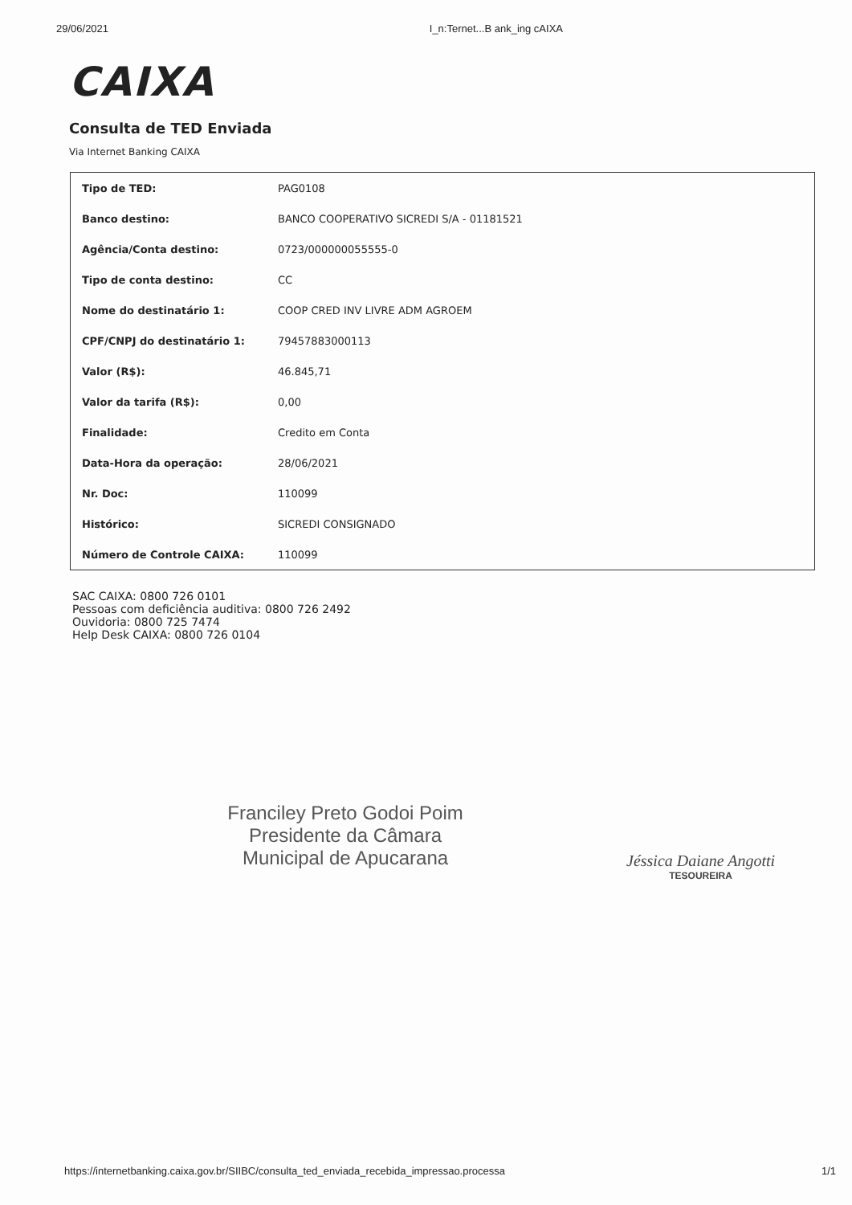29/06/2021 I_n:Ternet...B ank_ing cAIXA
CAIXA
Consulta de TED Enviada
Via Internet Banking CAIXA
| Tipo de TED: | PAG0108 |
| Banco destino: | BANCO COOPERATIVO SICREDI S/A - 01181521 |
| Agência/Conta destino: | 0723/000000055555-0 |
| Tipo de conta destino: | CC |
| Nome do destinatário 1: | COOP CRED INV LIVRE ADM AGROEM |
| CPF/CNPJ do destinatário 1: | 79457883000113 |
| Valor (R$): | 46.845,71 |
| Valor da tarifa (R$): | 0,00 |
| Finalidade: | Credito em Conta |
| Data-Hora da operação: | 28/06/2021 |
| Nr. Doc: | 110099 |
| Histórico: | SICREDI CONSIGNADO |
| Número de Controle CAIXA: | 110099 |
SAC CAIXA: 0800 726 0101
Pessoas com deficiência auditiva: 0800 726 2492
Ouvidoria: 0800 725 7474
Help Desk CAIXA: 0800 726 0104
Franciley Preto Godoi Poim
Presidente da Câmara
Municipal de Apucarana
Jéssica Daiane Angotti
TESOUREIRA
https://internetbanking.caixa.gov.br/SIIBC/consulta_ted_enviada_recebida_impressao.processa 1/1